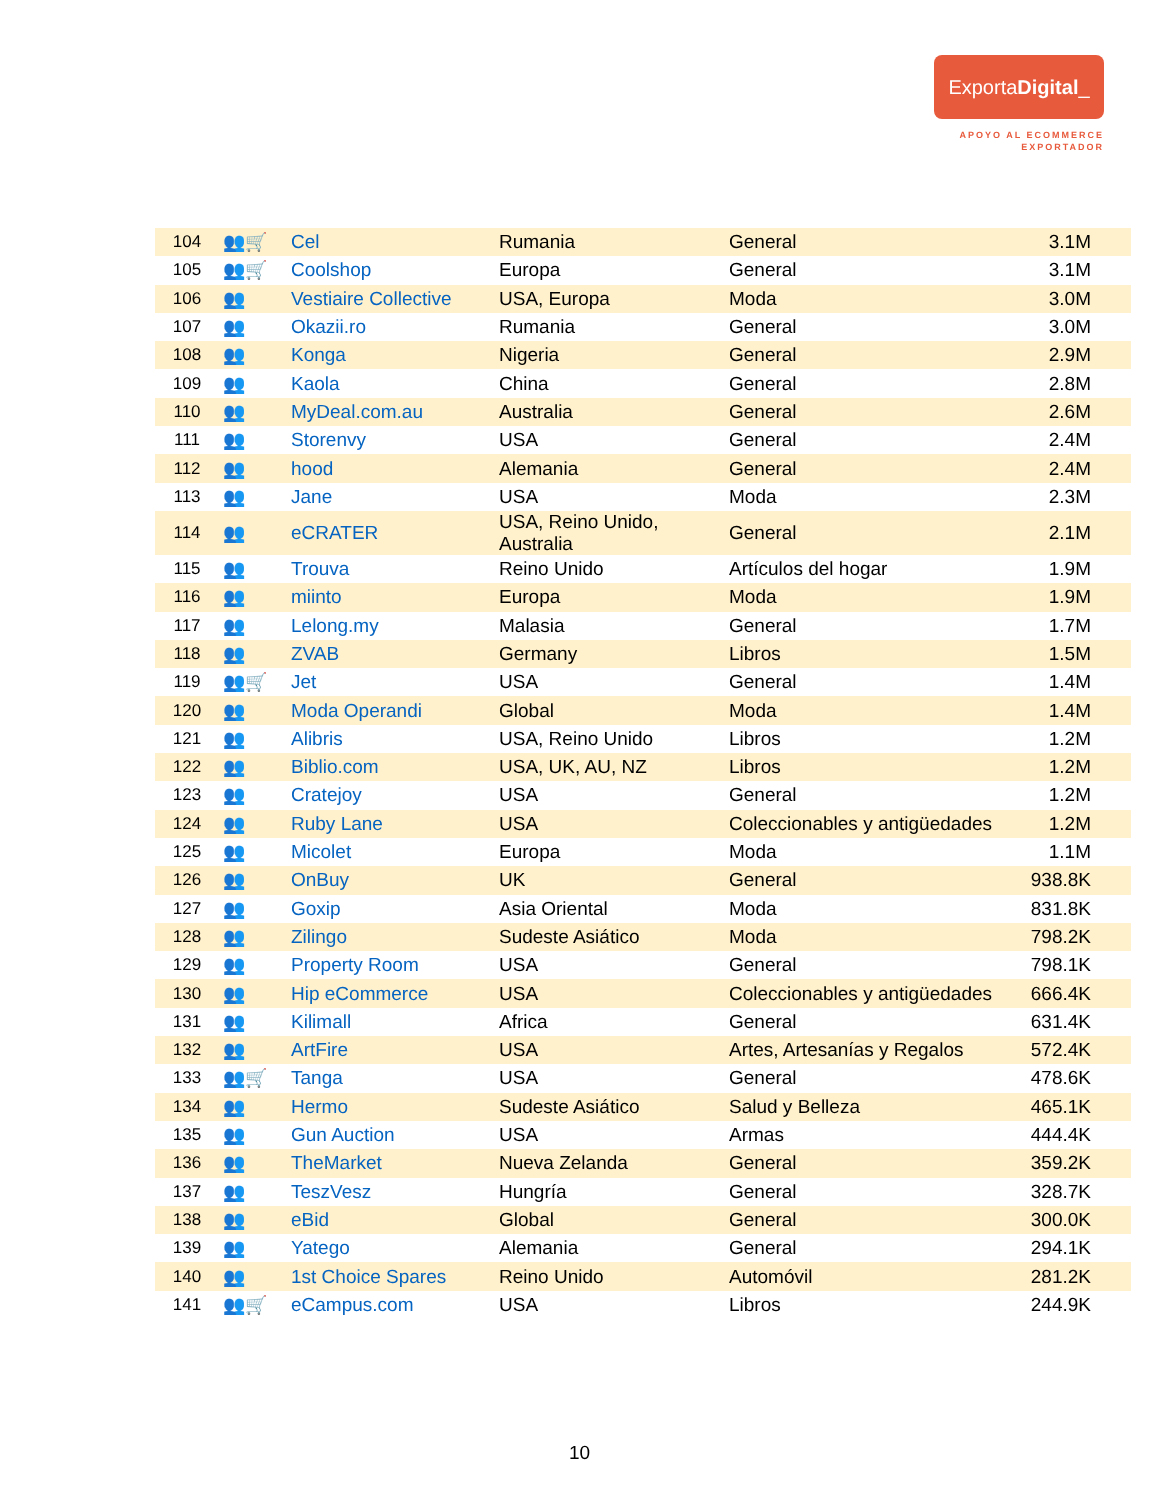ExportaDigital_
APOYO AL ECOMMERCE
EXPORTADOR
| 104 | 👥🛒 | Cel | Rumania | General | 3.1M |
| 105 | 👥🛒 | Coolshop | Europa | General | 3.1M |
| 106 | 👥 | Vestiaire Collective | USA, Europa | Moda | 3.0M |
| 107 | 👥 | Okazii.ro | Rumania | General | 3.0M |
| 108 | 👥 | Konga | Nigeria | General | 2.9M |
| 109 | 👥 | Kaola | China | General | 2.8M |
| 110 | 👥 | MyDeal.com.au | Australia | General | 2.6M |
| 111 | 👥 | Storenvy | USA | General | 2.4M |
| 112 | 👥 | hood | Alemania | General | 2.4M |
| 113 | 👥 | Jane | USA | Moda | 2.3M |
| 114 | 👥 | eCRATER | USA, Reino Unido, Australia | General | 2.1M |
| 115 | 👥 | Trouva | Reino Unido | Artículos del hogar | 1.9M |
| 116 | 👥 | miinto | Europa | Moda | 1.9M |
| 117 | 👥 | Lelong.my | Malasia | General | 1.7M |
| 118 | 👥 | ZVAB | Germany | Libros | 1.5M |
| 119 | 👥🛒 | Jet | USA | General | 1.4M |
| 120 | 👥 | Moda Operandi | Global | Moda | 1.4M |
| 121 | 👥 | Alibris | USA, Reino Unido | Libros | 1.2M |
| 122 | 👥 | Biblio.com | USA, UK, AU, NZ | Libros | 1.2M |
| 123 | 👥 | Cratejoy | USA | General | 1.2M |
| 124 | 👥 | Ruby Lane | USA | Coleccionables y antigüedades | 1.2M |
| 125 | 👥 | Micolet | Europa | Moda | 1.1M |
| 126 | 👥 | OnBuy | UK | General | 938.8K |
| 127 | 👥 | Goxip | Asia Oriental | Moda | 831.8K |
| 128 | 👥 | Zilingo | Sudeste Asiático | Moda | 798.2K |
| 129 | 👥 | Property Room | USA | General | 798.1K |
| 130 | 👥 | Hip eCommerce | USA | Coleccionables y antigüedades | 666.4K |
| 131 | 👥 | Kilimall | Africa | General | 631.4K |
| 132 | 👥 | ArtFire | USA | Artes, Artesanías y Regalos | 572.4K |
| 133 | 👥🛒 | Tanga | USA | General | 478.6K |
| 134 | 👥 | Hermo | Sudeste Asiático | Salud y Belleza | 465.1K |
| 135 | 👥 | Gun Auction | USA | Armas | 444.4K |
| 136 | 👥 | TheMarket | Nueva Zelanda | General | 359.2K |
| 137 | 👥 | TeszVesz | Hungría | General | 328.7K |
| 138 | 👥 | eBid | Global | General | 300.0K |
| 139 | 👥 | Yatego | Alemania | General | 294.1K |
| 140 | 👥 | 1st Choice Spares | Reino Unido | Automóvil | 281.2K |
| 141 | 👥🛒 | eCampus.com | USA | Libros | 244.9K |
10